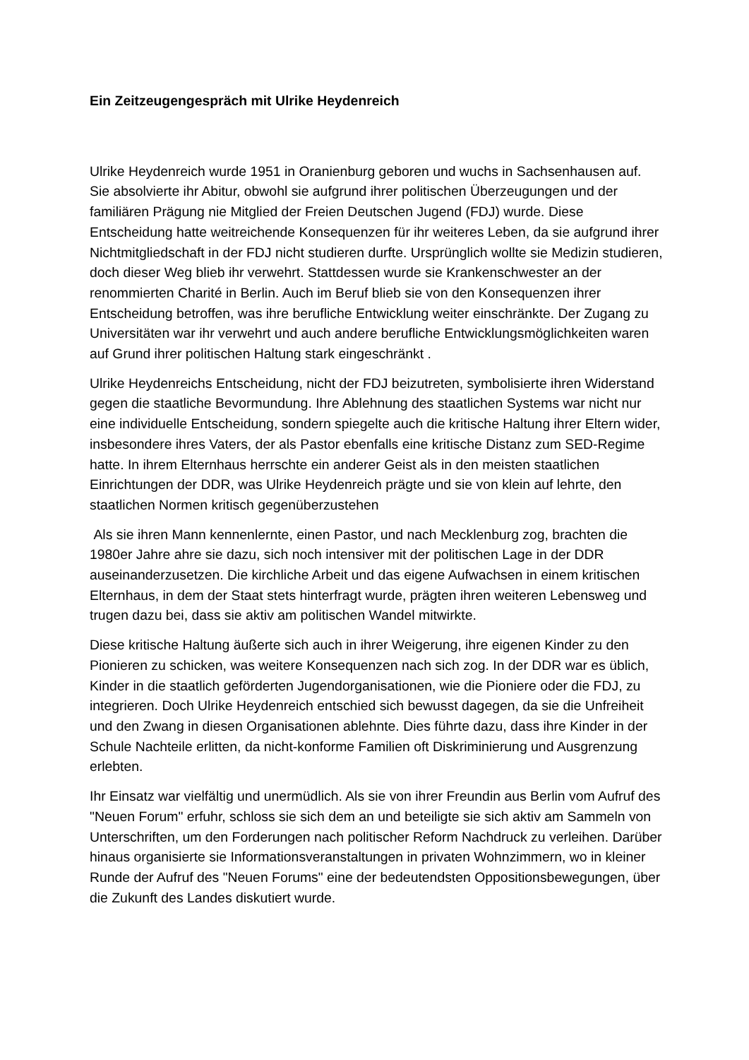Ein Zeitzeugengespräch mit Ulrike Heydenreich
Ulrike Heydenreich wurde 1951 in Oranienburg geboren und wuchs in Sachsenhausen auf. Sie absolvierte ihr Abitur, obwohl sie aufgrund ihrer politischen Überzeugungen und der familiären Prägung nie Mitglied der Freien Deutschen Jugend (FDJ) wurde. Diese Entscheidung hatte weitreichende Konsequenzen für ihr weiteres Leben, da sie aufgrund ihrer Nichtmitgliedschaft in der FDJ nicht studieren durfte. Ursprünglich wollte sie Medizin studieren, doch dieser Weg blieb ihr verwehrt. Stattdessen wurde sie Krankenschwester an der renommierten Charité in Berlin. Auch im Beruf blieb sie von den Konsequenzen ihrer Entscheidung betroffen, was ihre berufliche Entwicklung weiter einschränkte. Der Zugang zu Universitäten war ihr verwehrt und auch andere berufliche Entwicklungsmöglichkeiten waren auf Grund ihrer politischen Haltung stark eingeschränkt .
Ulrike Heydenreichs Entscheidung, nicht der FDJ beizutreten, symbolisierte ihren Widerstand gegen die staatliche Bevormundung. Ihre Ablehnung des staatlichen Systems war nicht nur eine individuelle Entscheidung, sondern spiegelte auch die kritische Haltung ihrer Eltern wider, insbesondere ihres Vaters, der als Pastor ebenfalls eine kritische Distanz zum SED-Regime hatte. In ihrem Elternhaus herrschte ein anderer Geist als in den meisten staatlichen Einrichtungen der DDR, was Ulrike Heydenreich prägte und sie von klein auf lehrte, den staatlichen Normen kritisch gegenüberzustehen
Als sie ihren Mann kennenlernte, einen Pastor, und nach Mecklenburg zog, brachten die 1980er Jahre ahre sie dazu, sich noch intensiver mit der politischen Lage in der DDR auseinanderzusetzen. Die kirchliche Arbeit und das eigene Aufwachsen in einem kritischen Elternhaus, in dem der Staat stets hinterfragt wurde, prägten ihren weiteren Lebensweg und trugen dazu bei, dass sie aktiv am politischen Wandel mitwirkte.
Diese kritische Haltung äußerte sich auch in ihrer Weigerung, ihre eigenen Kinder zu den Pionieren zu schicken, was weitere Konsequenzen nach sich zog. In der DDR war es üblich, Kinder in die staatlich geförderten Jugendorganisationen, wie die Pioniere oder die FDJ, zu integrieren. Doch Ulrike Heydenreich entschied sich bewusst dagegen, da sie die Unfreiheit und den Zwang in diesen Organisationen ablehnte. Dies führte dazu, dass ihre Kinder in der Schule Nachteile erlitten, da nicht-konforme Familien oft Diskriminierung und Ausgrenzung erlebten.
Ihr Einsatz war vielfältig und unermüdlich. Als sie von ihrer Freundin aus Berlin vom Aufruf des "Neuen Forum" erfuhr, schloss sie sich dem an und beteiligte sie sich aktiv am Sammeln von Unterschriften, um den Forderungen nach politischer Reform Nachdruck zu verleihen. Darüber hinaus organisierte sie Informationsveranstaltungen in privaten Wohnzimmern, wo in kleiner Runde der Aufruf des "Neuen Forums" eine der bedeutendsten Oppositionsbewegungen, über die Zukunft des Landes diskutiert wurde.